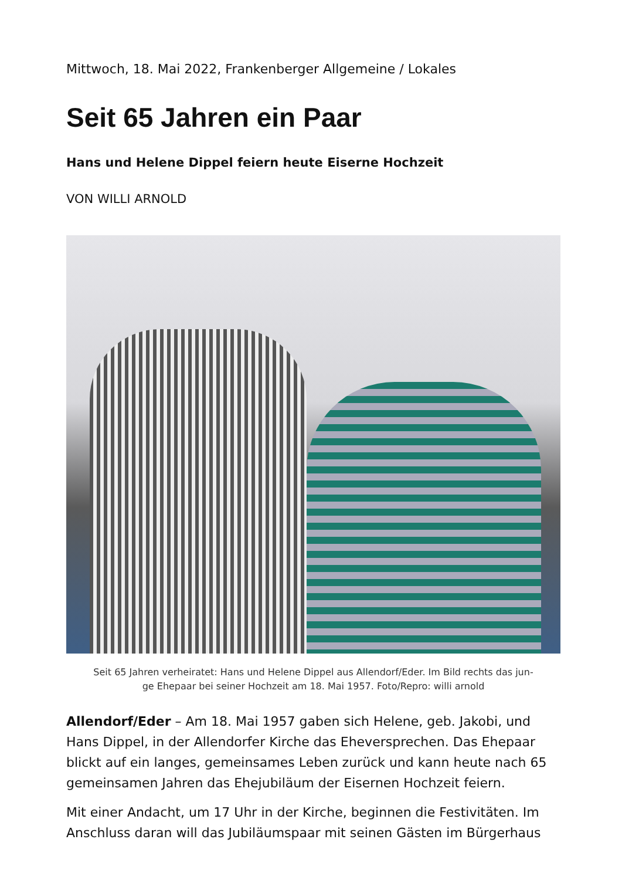Mittwoch, 18. Mai 2022, Frankenberger Allgemeine / Lokales
Seit 65 Jahren ein Paar
Hans und Helene Dippel feiern heute Eiserne Hochzeit
VON WILLI ARNOLD
Seit 65 Jahren verheiratet: Hans und Helene Dippel aus Allendorf/Eder. Im Bild rechts das jun-
ge Ehepaar bei seiner Hochzeit am 18. Mai 1957. Foto/Repro: willi arnold
Allendorf/Eder – Am 18. Mai 1957 gaben sich Helene, geb. Jakobi, und Hans Dippel, in der Allendorfer Kirche das Eheversprechen. Das Ehepaar blickt auf ein langes, gemeinsames Leben zurück und kann heute nach 65 gemeinsamen Jahren das Ehejubiläum der Eisernen Hochzeit feiern.
Mit einer Andacht, um 17 Uhr in der Kirche, beginnen die Festivitäten. Im Anschluss daran will das Jubiläumspaar mit seinen Gästen im Bürgerhaus